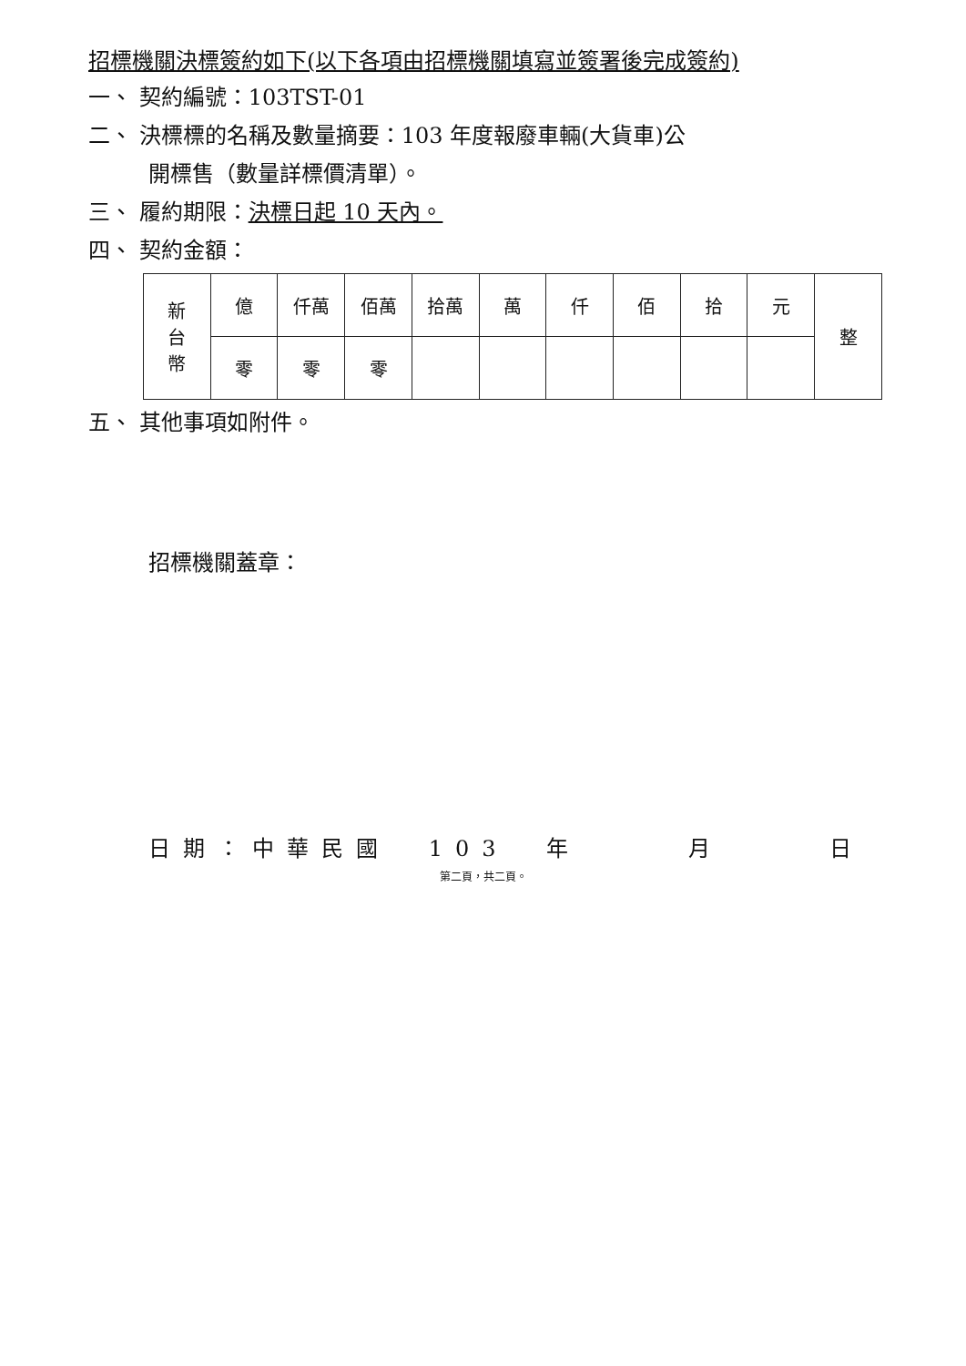招標機關決標簽約如下(以下各項由招標機關填寫並簽署後完成簽約)
一、 契約編號：103TST-01
二、 決標標的名稱及數量摘要：103 年度報廢車輛(大貨車)公
開標售（數量詳標價清單）。
三、 履約期限：決標日起 10 天內。
四、 契約金額：
| 新 台 幣 | 億 | 仟萬 | 佰萬 | 拾萬 | 萬 | 仟 | 佰 | 拾 | 元 | 整 |
| | 零 | 零 | 零 | | | | | | | |
五、 其他事項如附件。
招標機關蓋章：
日期：中華民國 103 年 　　月　　 日
第二頁，共二頁。